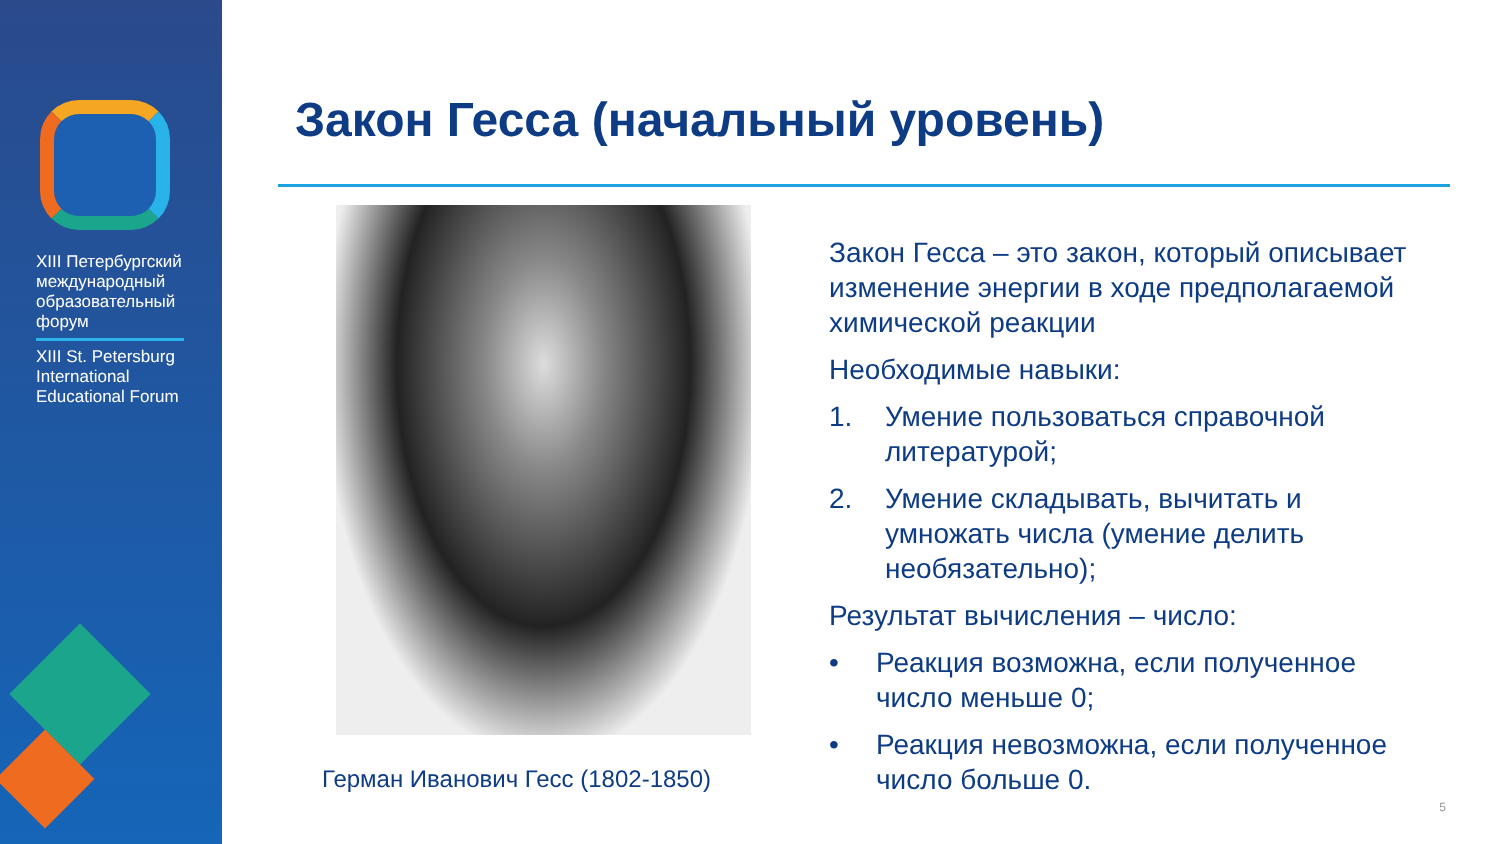XIII Петербургский международный образовательный форум
XIII St. Petersburg International Educational Forum
Закон Гесса (начальный уровень)
Герман Иванович Гесс (1802-1850)
Закон Гесса – это закон, который описывает изменение энергии в ходе предполагаемой химической реакции
Необходимые навыки:
1. Умение пользоваться справочной литературой;
2. Умение складывать, вычитать и умножать числа (умение делить необязательно);
Результат вычисления – число:
• Реакция возможна, если полученное число меньше 0;
• Реакция невозможна, если полученное число больше 0.
5